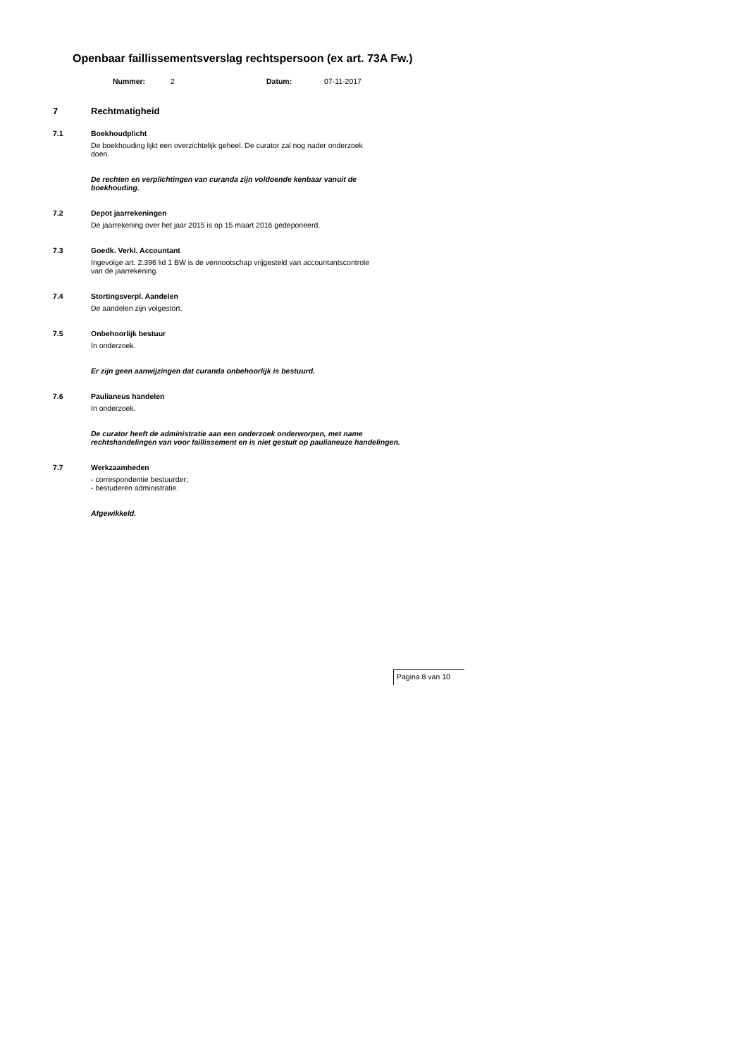Openbaar faillissementsverslag rechtspersoon (ex art. 73A Fw.)
Nummer: 2 Datum: 07-11-2017
7 Rechtmatigheid
7.1 Boekhoudplicht
De boekhouding lijkt een overzichtelijk geheel. De curator zal nog nader onderzoek
doen.
De rechten en verplichtingen van curanda zijn voldoende kenbaar vanuit de
boekhouding.
7.2 Depot jaarrekeningen
De jaarrekening over het jaar 2015 is op 15 maart 2016 gedeponeerd.
7.3 Goedk. Verkl. Accountant
Ingevolge art. 2:396 lid 1 BW is de vennootschap vrijgesteld van accountantscontrole
van de jaarrekening.
7.4 Stortingsverpl. Aandelen
De aandelen zijn volgestort.
7.5 Onbehoorlijk bestuur
In onderzoek.
Er zijn geen aanwijzingen dat curanda onbehoorlijk is bestuurd.
7.6 Paulianeus handelen
In onderzoek.
De curator heeft de administratie aan een onderzoek onderworpen, met name
rechtshandelingen van voor faillissement en is niet gestuit op paulianeuze handelingen.
7.7 Werkzaamheden
- correspondentie bestuurder;
- bestuderen administratie.
Afgewikkeld.
Pagina 8 van 10